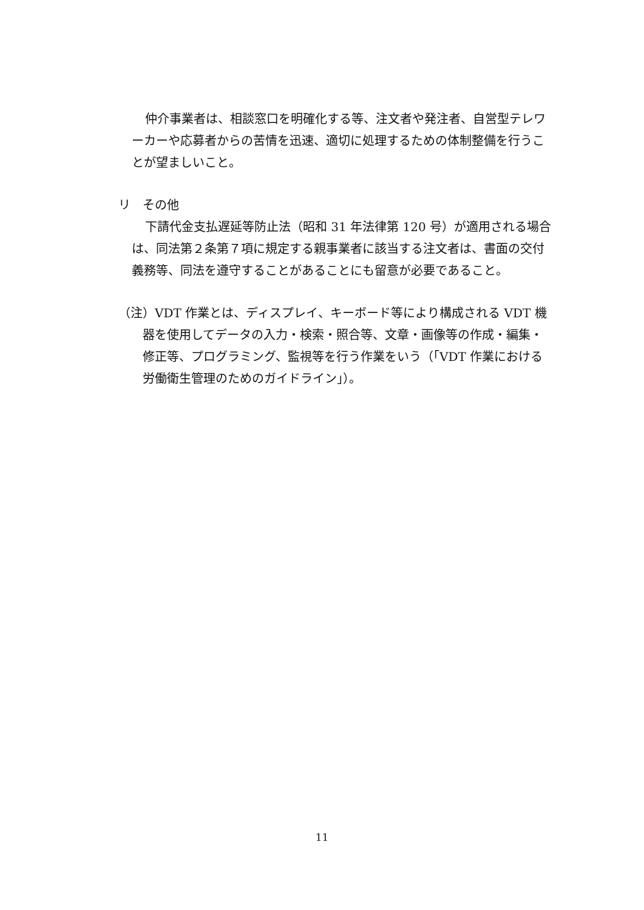仲介事業者は、相談窓口を明確化する等、注文者や発注者、自営型テレワーカーや応募者からの苦情を迅速、適切に処理するための体制整備を行うことが望ましいこと。
リ　その他
下請代金支払遅延等防止法（昭和 31 年法律第 120 号）が適用される場合は、同法第２条第７項に規定する親事業者に該当する注文者は、書面の交付義務等、同法を遵守することがあることにも留意が必要であること。
（注）VDT 作業とは、ディスプレイ、キーボード等により構成される VDT 機器を使用してデータの入力・検索・照合等、文章・画像等の作成・編集・修正等、プログラミング、監視等を行う作業をいう（「VDT 作業における労働衛生管理のためのガイドライン」）。
11